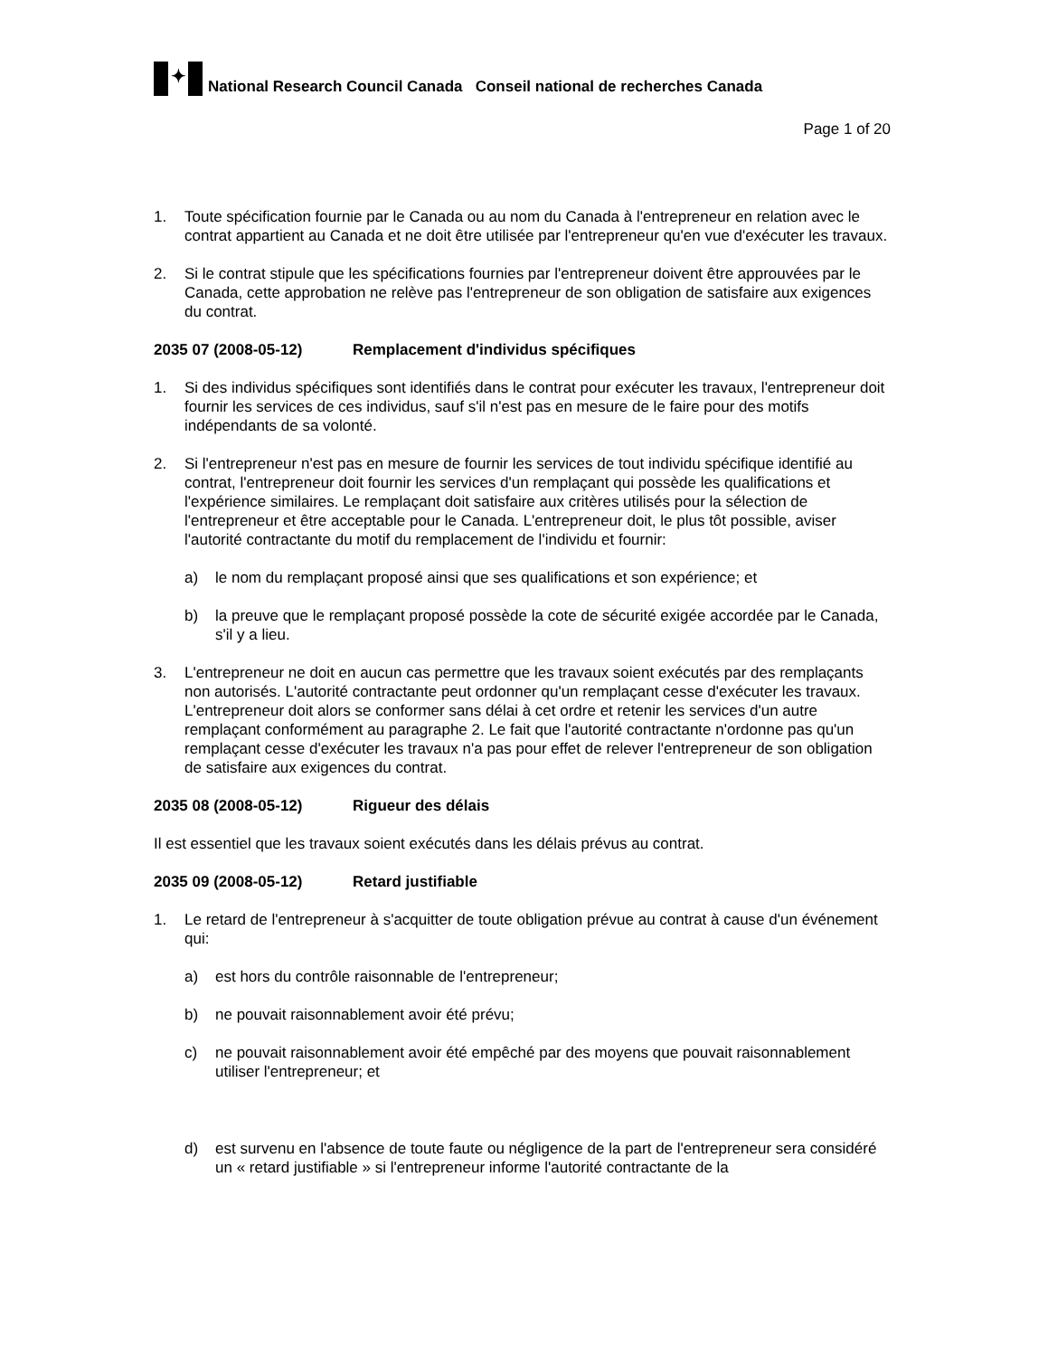✦
National Research Council Canada Conseil national de recherches Canada
Page 1 of 20
1. Toute spécification fournie par le Canada ou au nom du Canada à l'entrepreneur en relation avec le contrat appartient au Canada et ne doit être utilisée par l'entrepreneur qu'en vue d'exécuter les travaux.
2. Si le contrat stipule que les spécifications fournies par l'entrepreneur doivent être approuvées par le Canada, cette approbation ne relève pas l'entrepreneur de son obligation de satisfaire aux exigences du contrat.
2035 07 (2008-05-12) Remplacement d'individus spécifiques
1. Si des individus spécifiques sont identifiés dans le contrat pour exécuter les travaux, l'entrepreneur doit fournir les services de ces individus, sauf s'il n'est pas en mesure de le faire pour des motifs indépendants de sa volonté.
2. Si l'entrepreneur n'est pas en mesure de fournir les services de tout individu spécifique identifié au contrat, l'entrepreneur doit fournir les services d'un remplaçant qui possède les qualifications et l'expérience similaires. Le remplaçant doit satisfaire aux critères utilisés pour la sélection de l'entrepreneur et être acceptable pour le Canada. L'entrepreneur doit, le plus tôt possible, aviser l'autorité contractante du motif du remplacement de l'individu et fournir:
a) le nom du remplaçant proposé ainsi que ses qualifications et son expérience; et
b) la preuve que le remplaçant proposé possède la cote de sécurité exigée accordée par le Canada, s'il y a lieu.
3. L'entrepreneur ne doit en aucun cas permettre que les travaux soient exécutés par des remplaçants non autorisés. L'autorité contractante peut ordonner qu'un remplaçant cesse d'exécuter les travaux. L'entrepreneur doit alors se conformer sans délai à cet ordre et retenir les services d'un autre remplaçant conformément au paragraphe 2. Le fait que l'autorité contractante n'ordonne pas qu'un remplaçant cesse d'exécuter les travaux n'a pas pour effet de relever l'entrepreneur de son obligation de satisfaire aux exigences du contrat.
2035 08 (2008-05-12) Rigueur des délais
Il est essentiel que les travaux soient exécutés dans les délais prévus au contrat.
2035 09 (2008-05-12) Retard justifiable
1. Le retard de l'entrepreneur à s'acquitter de toute obligation prévue au contrat à cause d'un événement qui:
a) est hors du contrôle raisonnable de l'entrepreneur;
b) ne pouvait raisonnablement avoir été prévu;
c) ne pouvait raisonnablement avoir été empêché par des moyens que pouvait raisonnablement utiliser l'entrepreneur; et
d) est survenu en l'absence de toute faute ou négligence de la part de l'entrepreneur sera considéré un « retard justifiable » si l'entrepreneur informe l'autorité contractante de la